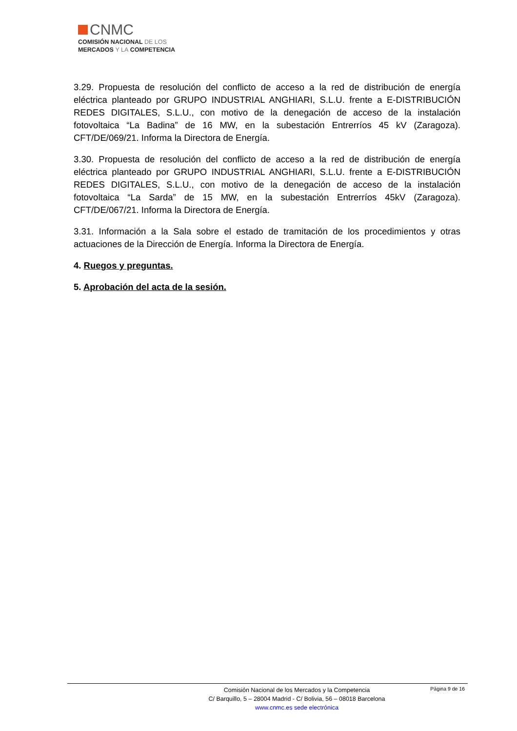CNMC
COMISIÓN NACIONAL DE LOS
MERCADOS Y LA COMPETENCIA
3.29. Propuesta de resolución del conflicto de acceso a la red de distribución de energía eléctrica planteado por GRUPO INDUSTRIAL ANGHIARI, S.L.U. frente a E-DISTRIBUCIÓN REDES DIGITALES, S.L.U., con motivo de la denegación de acceso de la instalación fotovoltaica “La Badina” de 16 MW, en la subestación Entrerríos 45 kV (Zaragoza). CFT/DE/069/21. Informa la Directora de Energía.
3.30. Propuesta de resolución del conflicto de acceso a la red de distribución de energía eléctrica planteado por GRUPO INDUSTRIAL ANGHIARI, S.L.U. frente a E-DISTRIBUCIÓN REDES DIGITALES, S.L.U., con motivo de la denegación de acceso de la instalación fotovoltaica “La Sarda” de 15 MW, en la subestación Entrerríos 45kV (Zaragoza). CFT/DE/067/21. Informa la Directora de Energía.
3.31. Información a la Sala sobre el estado de tramitación de los procedimientos y otras actuaciones de la Dirección de Energía. Informa la Directora de Energía.
4. Ruegos y preguntas.
5. Aprobación del acta de la sesión.
Página 9 de 16
Comisión Nacional de los Mercados y la Competencia
C/ Barquillo, 5 – 28004 Madrid - C/ Bolivia, 56 – 08018 Barcelona
www.cnmc.es sede electrónica